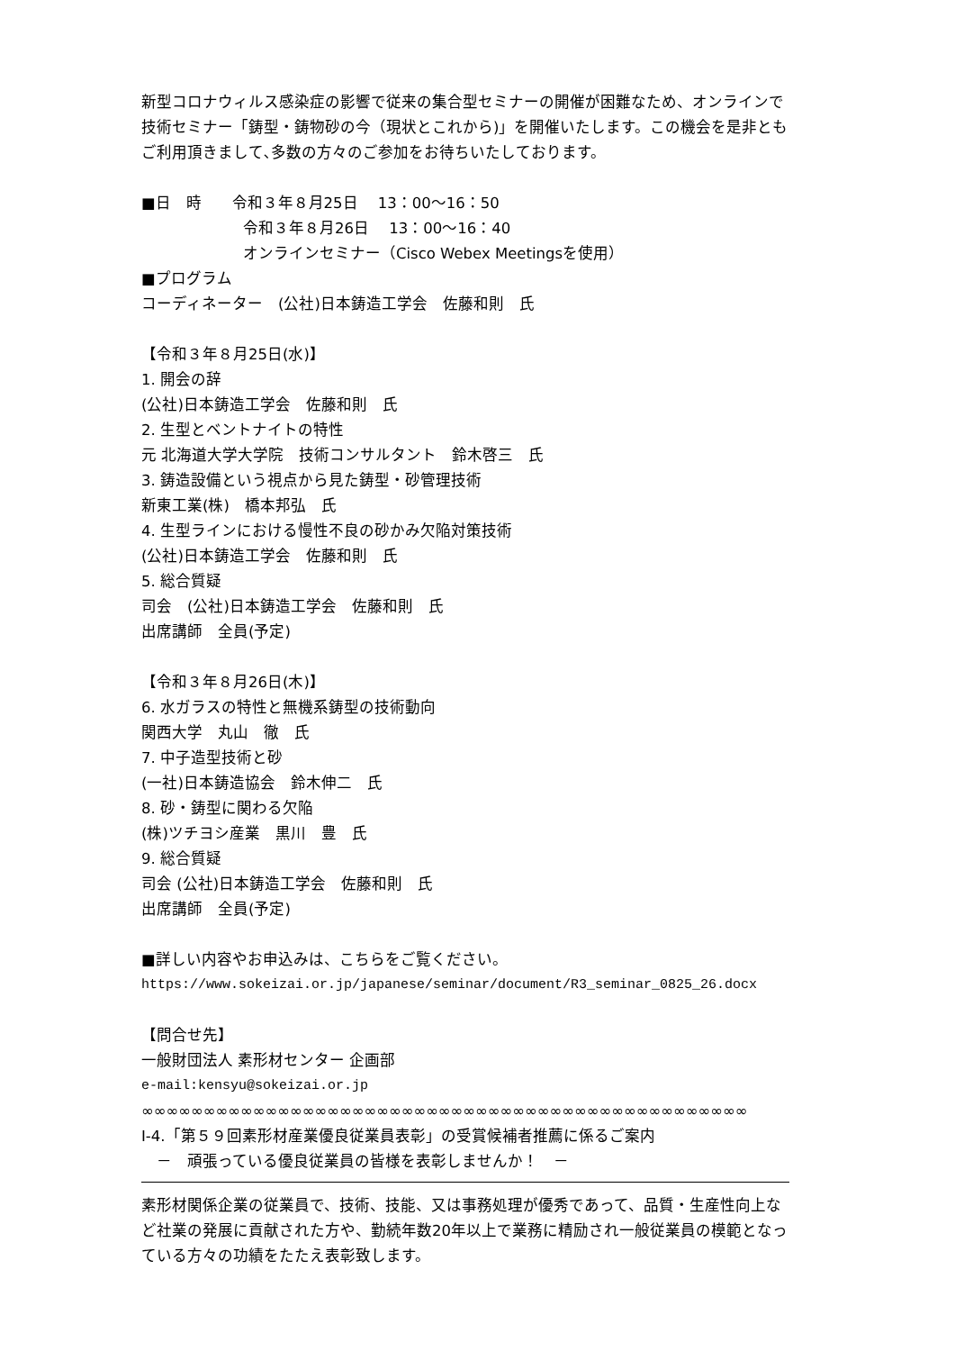新型コロナウィルス感染症の影響で従来の集合型セミナーの開催が困難なため、オンラインで技術セミナー「鋳型・鋳物砂の今（現状とこれから)」を開催いたします。この機会を是非ともご利用頂きまして､多数の方々のご参加をお待ちいたしております。
■日　時　　令和３年８月25日　 13：00～16：50
令和３年８月26日　 13：00～16：40
オンラインセミナー（Cisco Webex Meetingsを使用）
■プログラム
コーディネーター　(公社)日本鋳造工学会　佐藤和則　氏
【令和３年８月25日(水)】
1. 開会の辞
(公社)日本鋳造工学会　佐藤和則　氏
2. 生型とベントナイトの特性
元 北海道大学大学院　技術コンサルタント　鈴木啓三　氏
3. 鋳造設備という視点から見た鋳型・砂管理技術
新東工業(株)　橋本邦弘　氏
4. 生型ラインにおける慢性不良の砂かみ欠陥対策技術
(公社)日本鋳造工学会　佐藤和則　氏
5. 総合質疑
司会　(公社)日本鋳造工学会　佐藤和則　氏
出席講師　全員(予定)
【令和３年８月26日(木)】
6. 水ガラスの特性と無機系鋳型の技術動向
関西大学　丸山　徹　氏
7. 中子造型技術と砂
(一社)日本鋳造協会　鈴木伸二　氏
8. 砂・鋳型に関わる欠陥
(株)ツチヨシ産業　黒川　豊　氏
9. 総合質疑
司会 (公社)日本鋳造工学会　佐藤和則　氏
出席講師　全員(予定)
■詳しい内容やお申込みは、こちらをご覧ください。
https://www.sokeizai.or.jp/japanese/seminar/document/R3_seminar_0825_26.docx
【問合せ先】
一般財団法人 素形材センター 企画部
e-mail:kensyu@sokeizai.or.jp
∞∞∞∞∞∞∞∞∞∞∞∞∞∞∞∞∞∞∞∞∞∞∞∞∞∞∞∞∞∞∞∞∞∞∞∞∞∞∞∞∞∞∞∞∞∞∞∞∞
Ⅰ-4.「第５９回素形材産業優良従業員表彰」の受賞候補者推薦に係るご案内
　－　頑張っている優良従業員の皆様を表彰しませんか！　－
素形材関係企業の従業員で、技術、技能、又は事務処理が優秀であって、品質・生産性向上など社業の発展に貢献された方や、勤続年数20年以上で業務に精励され一般従業員の模範となっている方々の功績をたたえ表彰致します。